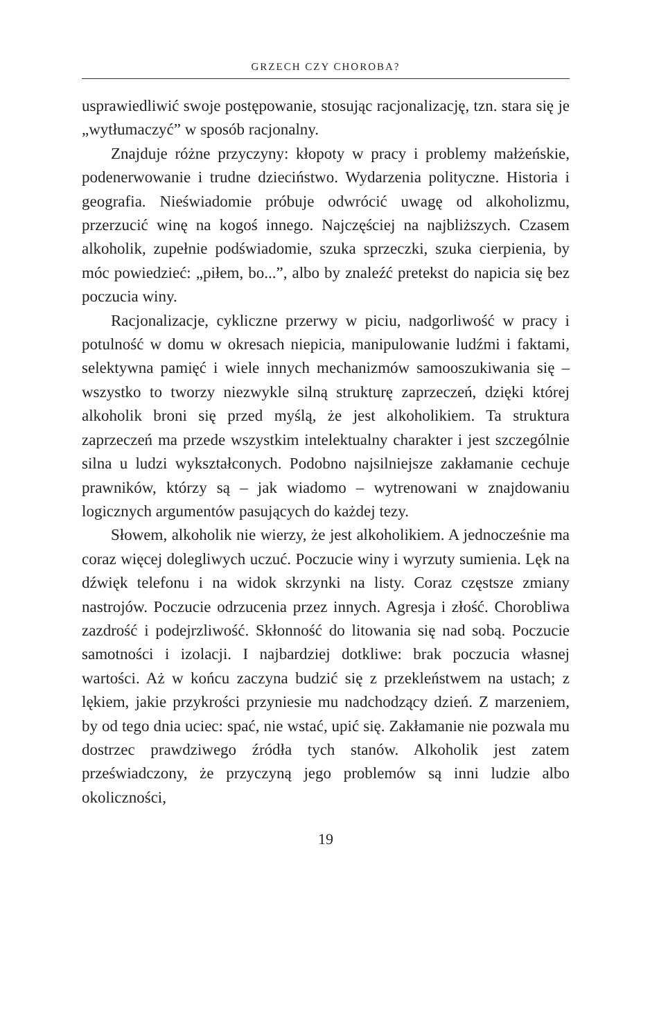GRZECH CZY CHOROBA?
usprawiedliwić swoje postępowanie, stosując racjonalizację, tzn. stara się je „wytłumaczyć” w sposób racjonalny.
Znajduje różne przyczyny: kłopoty w pracy i problemy małżeńskie, podenerwowanie i trudne dzieciństwo. Wydarzenia polityczne. Historia i geografia. Nieświadomie próbuje odwrócić uwagę od alkoholizmu, przerzucić winę na kogoś innego. Najczęściej na najbliższych. Czasem alkoholik, zupełnie podświadomie, szuka sprzeczki, szuka cierpienia, by móc powiedzieć: „piłem, bo...”, albo by znaleźć pretekst do napicia się bez poczucia winy.
Racjonalizacje, cykliczne przerwy w piciu, nadgorliwość w pracy i potulność w domu w okresach niepicia, manipulowanie ludźmi i faktami, selektywna pamięć i wiele innych mechanizmów samooszukiwania się – wszystko to tworzy niezwykle silną strukturę zaprzeczeń, dzięki której alkoholik broni się przed myślą, że jest alkoholikiem. Ta struktura zaprzeczeń ma przede wszystkim intelektualny charakter i jest szczególnie silna u ludzi wykształconych. Podobno najsilniejsze zakłamanie cechuje prawników, którzy są – jak wiadomo – wytrenowani w znajdowaniu logicznych argumentów pasujących do każdej tezy.
Słowem, alkoholik nie wierzy, że jest alkoholikiem. A jednocześnie ma coraz więcej dolegliwych uczuć. Poczucie winy i wyrzuty sumienia. Lęk na dźwięk telefonu i na widok skrzynki na listy. Coraz częstsze zmiany nastrojów. Poczucie odrzucenia przez innych. Agresja i złość. Chorobliwa zazdrość i podejrzliwość. Skłonność do litowania się nad sobą. Poczucie samotności i izolacji. I najbardziej dotkliwe: brak poczucia własnej wartości. Aż w końcu zaczyna budzić się z przekleństwem na ustach; z lękiem, jakie przykrości przyniesie mu nadchodzący dzień. Z marzeniem, by od tego dnia uciec: spać, nie wstać, upić się. Zakłamanie nie pozwala mu dostrzec prawdziwego źródła tych stanów. Alkoholik jest zatem przeświadczony, że przyczyną jego problemów są inni ludzie albo okoliczności,
19